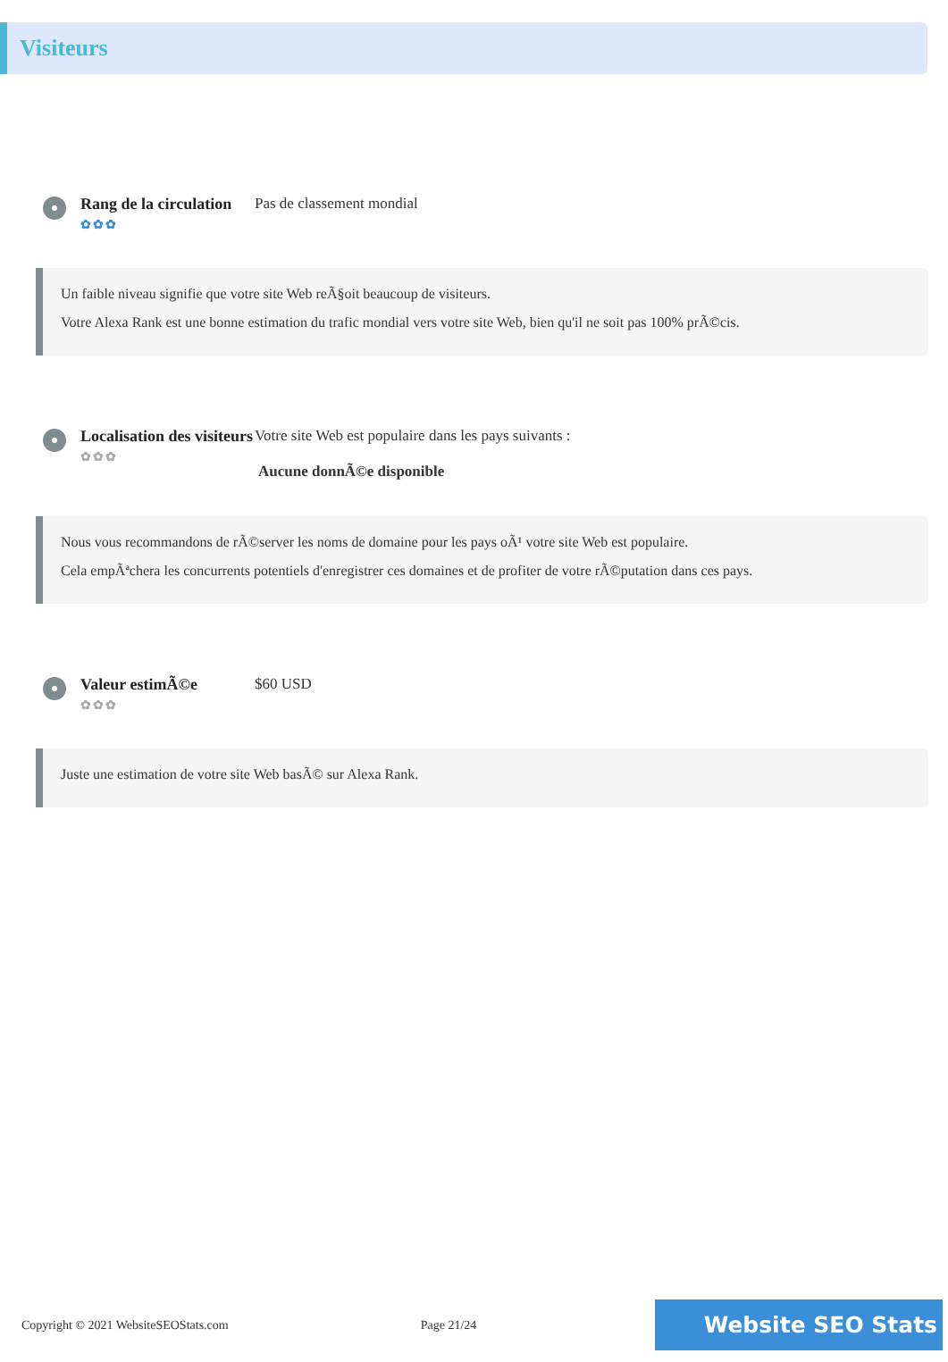Visiteurs
Rang de la circulation
✿✿✿
Pas de classement mondial
Un faible niveau signifie que votre site Web reÃ§oit beaucoup de visiteurs.
Votre Alexa Rank est une bonne estimation du trafic mondial vers votre site Web, bien qu'il ne soit pas 100% prÃ©cis.
Localisation des visiteurs
✿✿✿
Votre site Web est populaire dans les pays suivants :
Aucune donnÃ©e disponible
Nous vous recommandons de rÃ©server les noms de domaine pour les pays oÃ¹ votre site Web est populaire.
Cela empÃªchera les concurrents potentiels d'enregistrer ces domaines et de profiter de votre rÃ©putation dans ces pays.
Valeur estimÃ©e
✿✿✿
$60 USD
Juste une estimation de votre site Web basÃ© sur Alexa Rank.
Copyright © 2021 WebsiteSEOStats.com Page 21/24 Website SEO Stats